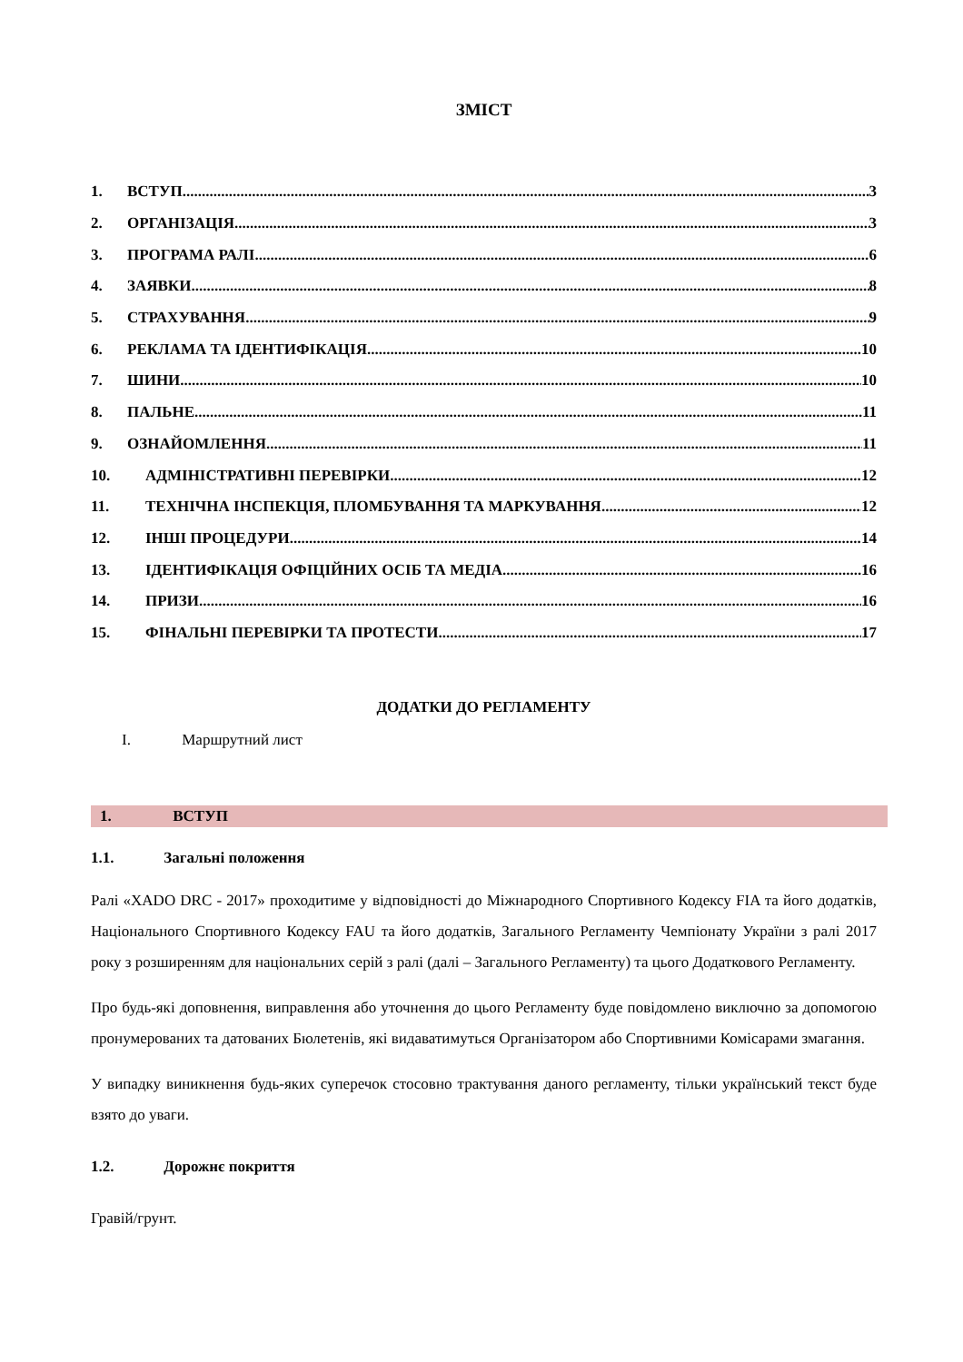ЗМІСТ
1. ВСТУП 3
2. ОРГАНІЗАЦІЯ 3
3. ПРОГРАМА РАЛІ 6
4. ЗАЯВКИ 8
5. СТРАХУВАННЯ 9
6. РЕКЛАМА ТА ІДЕНТИФІКАЦІЯ 10
7. ШИНИ 10
8. ПАЛЬНЕ 11
9. ОЗНАЙОМЛЕННЯ 11
10. АДМІНІСТРАТИВНІ ПЕРЕВІРКИ 12
11. ТЕХНІЧНА ІНСПЕКЦІЯ, ПЛОМБУВАННЯ ТА МАРКУВАННЯ 12
12. ІНШІ ПРОЦЕДУРИ 14
13. ІДЕНТИФІКАЦІЯ ОФІЦІЙНИХ ОСІБ ТА МЕДІА 16
14. ПРИЗИ 16
15. ФІНАЛЬНІ ПЕРЕВІРКИ ТА ПРОТЕСТИ 17
ДОДАТКИ ДО РЕГЛАМЕНТУ
I. Маршрутний лист
1. ВСТУП
1.1. Загальні положення
Ралі «XADO DRC - 2017» проходитиме у відповідності до Міжнародного Спортивного Кодексу FIA та його додатків, Національного Спортивного Кодексу FAU та його додатків, Загального Регламенту Чемпіонату України з ралі 2017 року з розширенням для національних серій з ралі (далі – Загального Регламенту) та цього Додаткового Регламенту.
Про будь-які доповнення, виправлення або уточнення до цього Регламенту буде повідомлено виключно за допомогою пронумерованих та датованих Бюлетенів, які видаватимуться Організатором або Спортивними Комісарами змагання.
У випадку виникнення будь-яких суперечок стосовно трактування даного регламенту, тільки український текст буде взято до уваги.
1.2. Дорожнє покриття
Гравій/грунт.